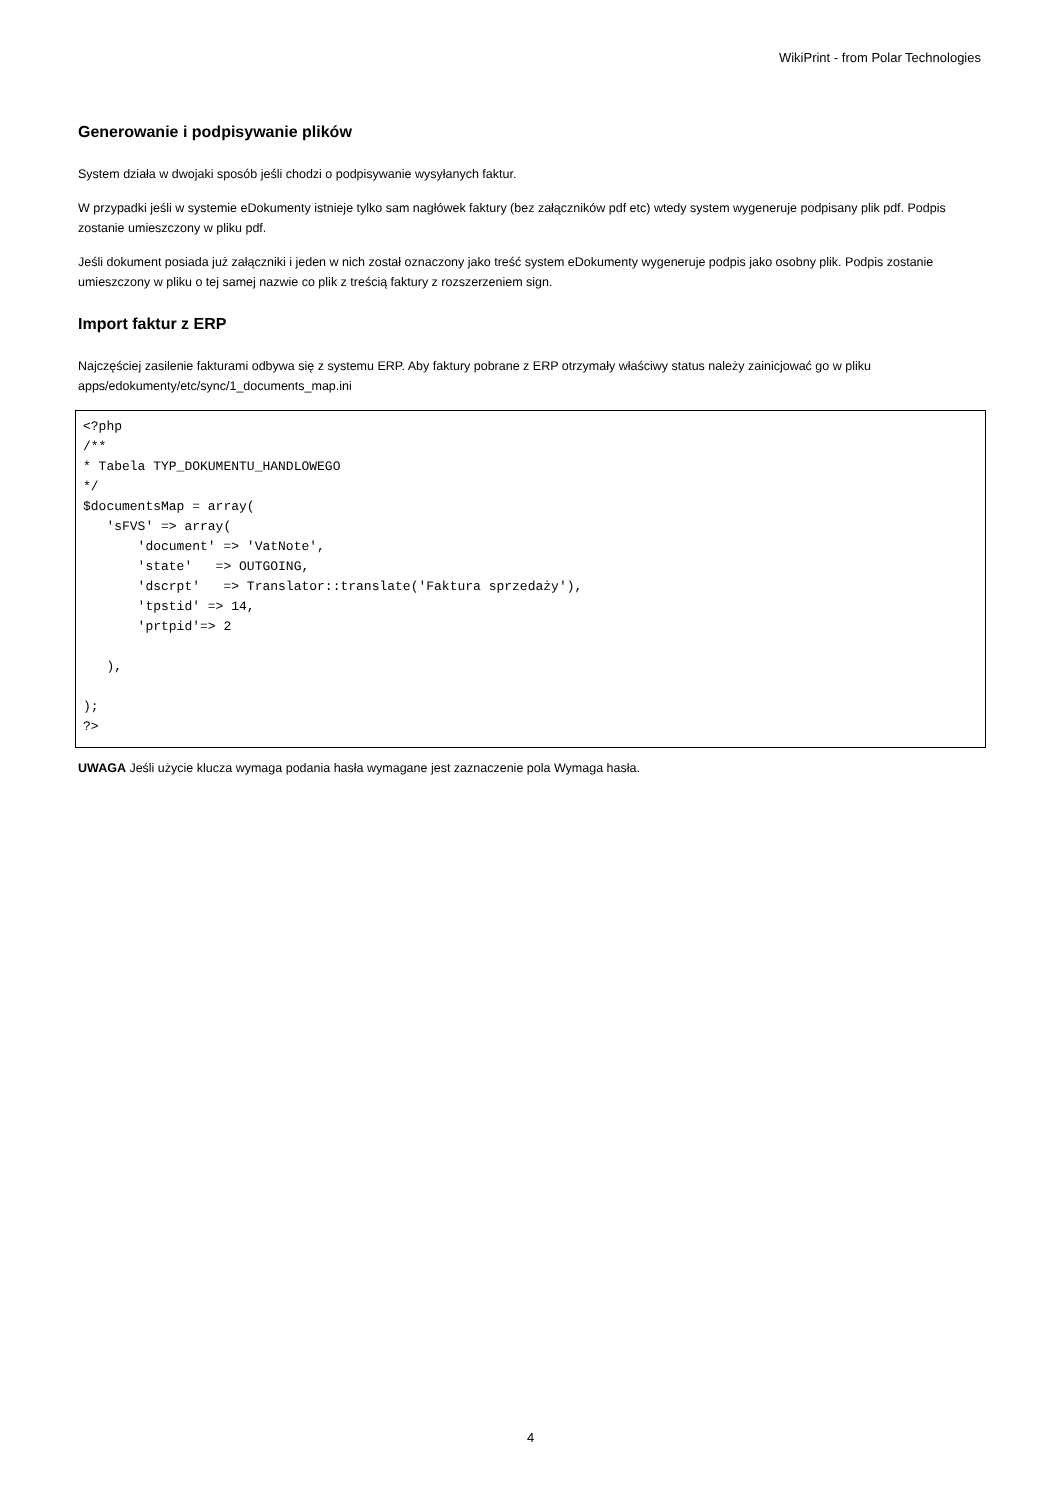WikiPrint - from Polar Technologies
Generowanie i podpisywanie plików
System działa w dwojaki sposób jeśli chodzi o podpisywanie wysyłanych faktur.
W przypadki jeśli w systemie eDokumenty istnieje tylko sam nagłówek faktury (bez załączników pdf etc) wtedy system wygeneruje podpisany plik pdf. Podpis zostanie umieszczony w pliku pdf.
Jeśli dokument posiada już załączniki i jeden w nich został oznaczony jako treść system eDokumenty wygeneruje podpis jako osobny plik. Podpis zostanie umieszczony w pliku o tej samej nazwie co plik z treścią faktury z rozszerzeniem sign.
Import faktur z ERP
Najczęściej zasilenie fakturami odbywa się z systemu ERP. Aby faktury pobrane z ERP otrzymały właściwy status należy zainicjować go w pliku apps/edokumenty/etc/sync/1_documents_map.ini
<?php
/**
* Tabela TYP_DOKUMENTU_HANDLOWEGO
*/
$documentsMap = array(
   'sFVS' => array(
       'document' => 'VatNote',
       'state'   => OUTGOING,
       'dscrpt'   => Translator::translate('Faktura sprzedaży'),
       'tpstid' => 14,
       'prtpid'=> 2

   ),

);
?>
UWAGA Jeśli użycie klucza wymaga podania hasła wymagane jest zaznaczenie pola Wymaga hasła.
4